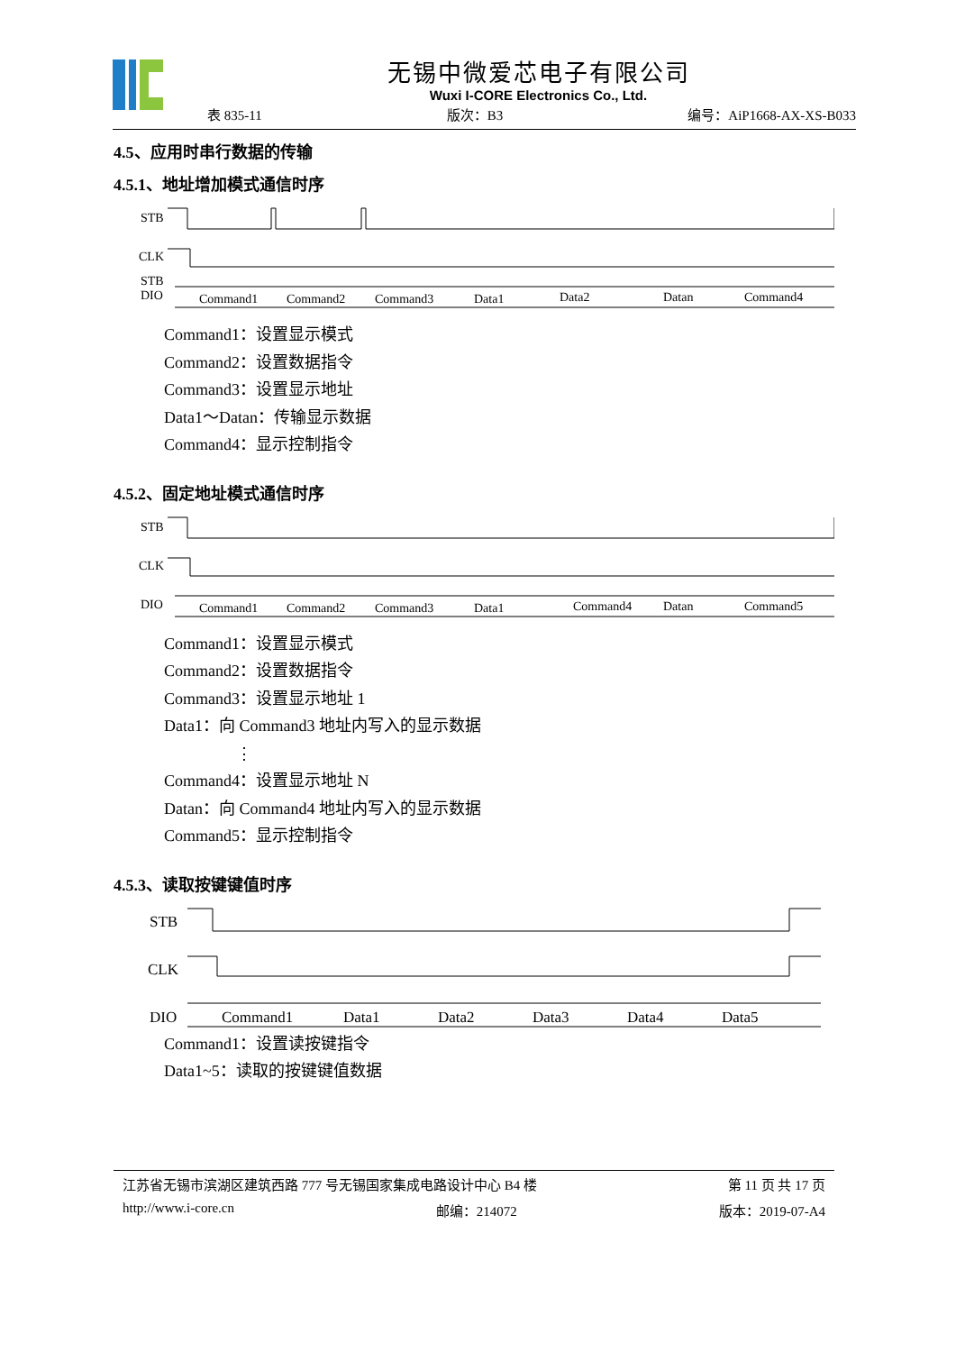无锡中微爱芯电子有限公司
Wuxi I-CORE Electronics Co., Ltd.
表 835-11 版次：B3 编号：AiP1668-AX-XS-B033
4.5、应用时串行数据的传输
4.5.1、地址增加模式通信时序
STB
STB
CLK
DIO
Command1
Command2
Command3
Data1
Data2
Datan
Command4
Command1：设置显示模式
Command2：设置数据指令
Command3：设置显示地址
Data1～Datan：传输显示数据
Command4：显示控制指令
4.5.2、固定地址模式通信时序
STB
CLK
DIO
Command1
Command2
Command3
Data1
Command4
Datan
Command5
Command1：设置显示模式
Command2：设置数据指令
Command3：设置显示地址 1
Data1：向 Command3 地址内写入的显示数据
⋮
Command4：设置显示地址 N
Datan：向 Command4 地址内写入的显示数据
Command5：显示控制指令
4.5.3、读取按键键值时序
STB
CLK
DIO
Command1
Data1
Data2
Data3
Data4
Data5
Command1：设置读按键指令
Data1~5：读取的按键键值数据
江苏省无锡市滨湖区建筑西路 777 号无锡国家集成电路设计中心 B4 楼 第 11 页 共 17 页
http://www.i-core.cn 邮编：214072 版本：2019-07-A4